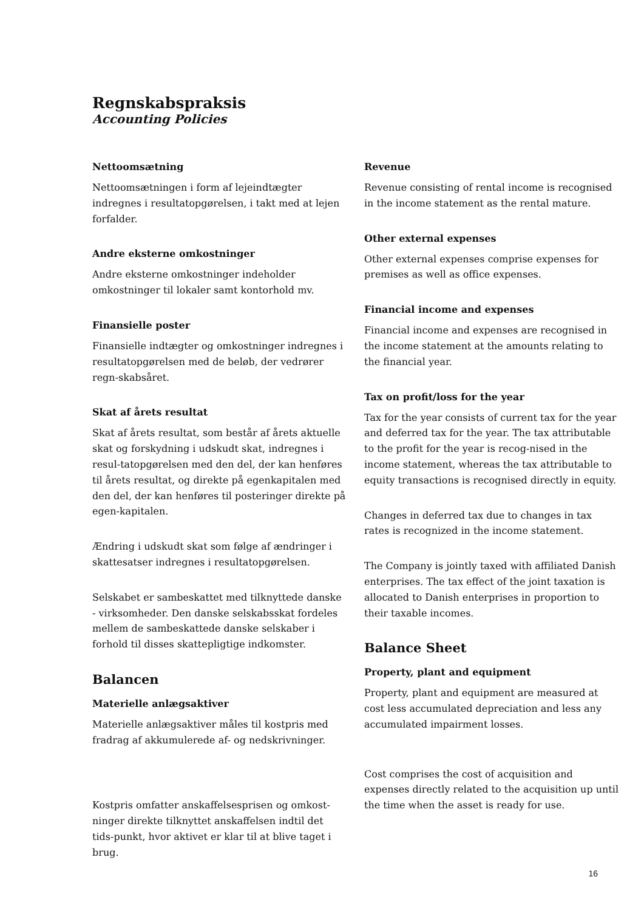Regnskabspraksis
Accounting Policies
Nettoomsætning
Nettoomsætningen i form af lejeindtægter indregnes i resultatopgørelsen, i takt med at lejen forfalder.
Andre eksterne omkostninger
Andre eksterne omkostninger indeholder omkostninger til lokaler samt kontorhold mv.
Finansielle poster
Finansielle indtægter og omkostninger indregnes i resultatopgørelsen med de beløb, der vedrører regn-skabsåret.
Skat af årets resultat
Skat af årets resultat, som består af årets aktuelle skat og forskydning i udskudt skat, indregnes i resul-tatopgørelsen med den del, der kan henføres til årets resultat, og direkte på egenkapitalen med den del, der kan henføres til posteringer direkte på egen-kapitalen.
Ændring i udskudt skat som følge af ændringer i skattesatser indregnes i resultatopgørelsen.
Selskabet er sambeskattet med tilknyttede danske - virksomheder. Den danske selskabsskat fordeles mellem de sambeskattede danske selskaber i forhold til disses skattepligtige indkomster.
Balancen
Materielle anlægsaktiver
Materielle anlægsaktiver måles til kostpris med fradrag af akkumulerede af- og nedskrivninger.
Kostpris omfatter anskaffelsesprisen og omkost-ninger direkte tilknyttet anskaffelsen indtil det tids-punkt, hvor aktivet er klar til at blive taget i brug.
Revenue
Revenue consisting of rental income is recognised in the income statement as the rental mature.
Other external expenses
Other external expenses comprise expenses for premises as well as office expenses.
Financial income and expenses
Financial income and expenses are recognised in the income statement at the amounts relating to the financial year.
Tax on profit/loss for the year
Tax for the year consists of current tax for the year and deferred tax for the year. The tax attributable to the profit for the year is recog-nised in the income statement, whereas the tax attributable to equity transactions is recognised directly in equity.
Changes in deferred tax due to changes in tax rates is recognized in the income statement.
The Company is jointly taxed with affiliated Danish enterprises. The tax effect of the joint taxation is allocated to Danish enterprises in proportion to their taxable incomes.
Balance Sheet
Property, plant and equipment
Property, plant and equipment are measured at cost less accumulated depreciation and less any accumulated impairment losses.
Cost comprises the cost of acquisition and expenses directly related to the acquisition up until the time when the asset is ready for use.
16